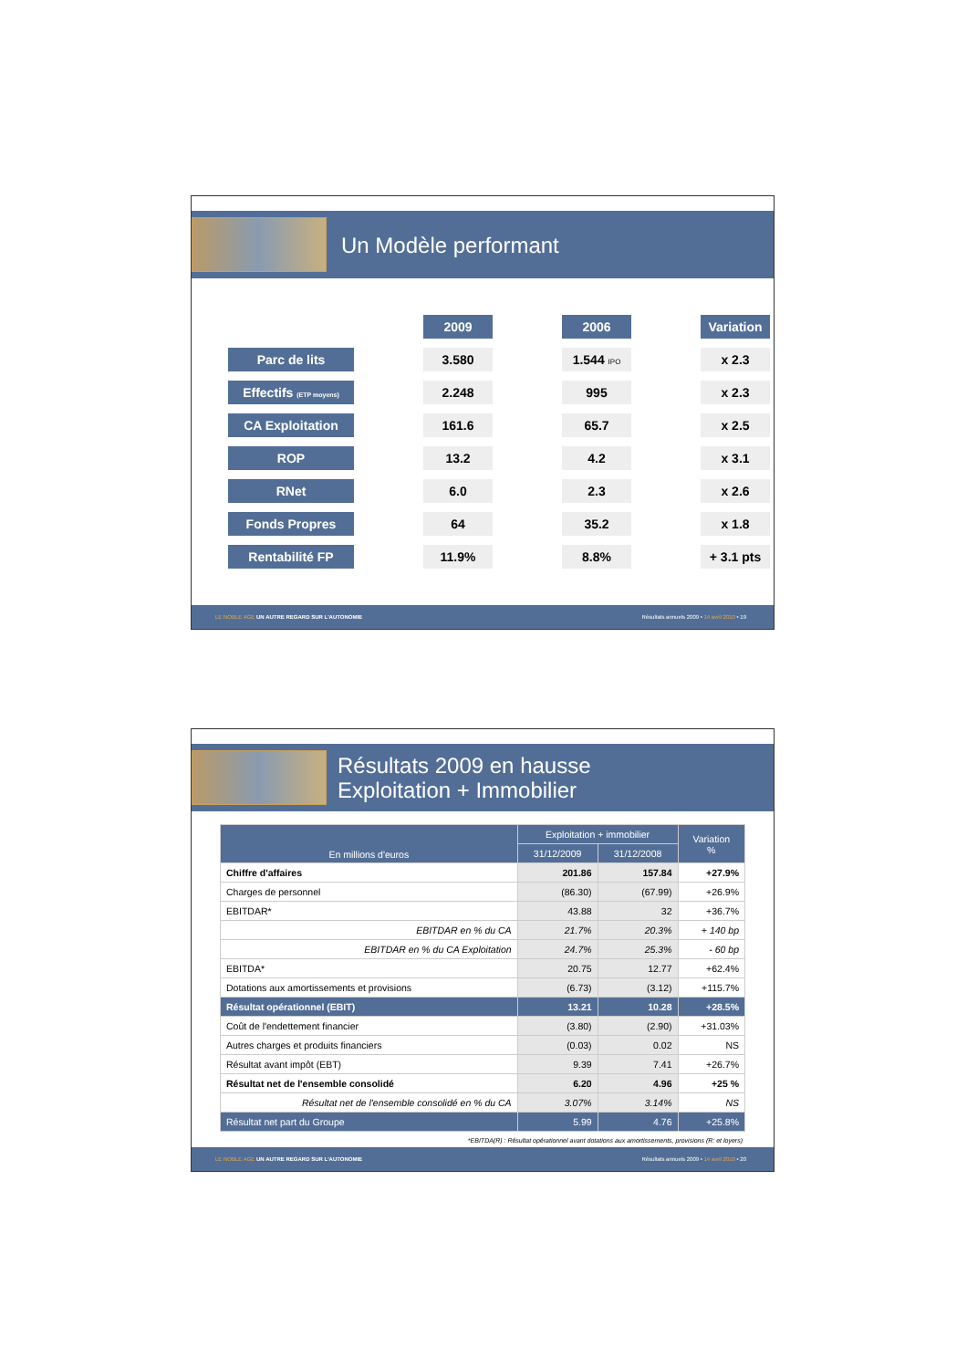Un Modèle performant
| | | 2009 | | 2006 | | Variation |
| Parc de lits | | 3.580 | | 1.544 IPO | | x 2.3 |
| Effectifs (ETP moyens) | | 2.248 | | 995 | | x 2.3 |
| CA Exploitation | | 161.6 | | 65.7 | | x 2.5 |
| ROP | | 13.2 | | 4.2 | | x 3.1 |
| RNet | | 6.0 | | 2.3 | | x 2.6 |
| Fonds Propres | | 64 | | 35.2 | | x 1.8 |
| Rentabilité FP | | 11.9% | | 8.8% | | + 3.1 pts |
LE NOBLE AGE UN AUTRE REGARD SUR L'AUTONOMIE Résultats annuels 2009 • 14 avril 2010 • 19
Résultats 2009 en hausse
Exploitation + Immobilier
| En millions d'euros | Exploitation + immobilier | | Variation % |
| --- | --- | --- | --- |
| | 31/12/2009 | 31/12/2008 | |
| Chiffre d'affaires | 201.86 | 157.84 | +27.9% |
| Charges de personnel | (86.30) | (67.99) | +26.9% |
| EBITDAR* | 43.88 | 32 | +36.7% |
| EBITDAR en % du CA | 21.7% | 20.3% | + 140 bp |
| EBITDAR en % du CA Exploitation | 24.7% | 25.3% | - 60 bp |
| EBITDA* | 20.75 | 12.77 | +62.4% |
| Dotations aux amortissements et provisions | (6.73) | (3.12) | +115.7% |
| Résultat opérationnel (EBIT) | 13.21 | 10.28 | +28.5% |
| Coût de l'endettement financier | (3.80) | (2.90) | +31.03% |
| Autres charges et produits financiers | (0.03) | 0.02 | NS |
| Résultat avant impôt (EBT) | 9.39 | 7.41 | +26.7% |
| Résultat net de l'ensemble consolidé | 6.20 | 4.96 | +25 % |
| Résultat net de l'ensemble consolidé en % du CA | 3.07% | 3.14% | NS |
| Résultat net part du Groupe | 5.99 | 4.76 | +25.8% |
*EBITDA(R) : Résultat opérationnel avant dotations aux amortissements, provisions (R: et loyers)
LE NOBLE AGE UN AUTRE REGARD SUR L'AUTONOMIE Résultats annuels 2009 • 14 avril 2010 • 20